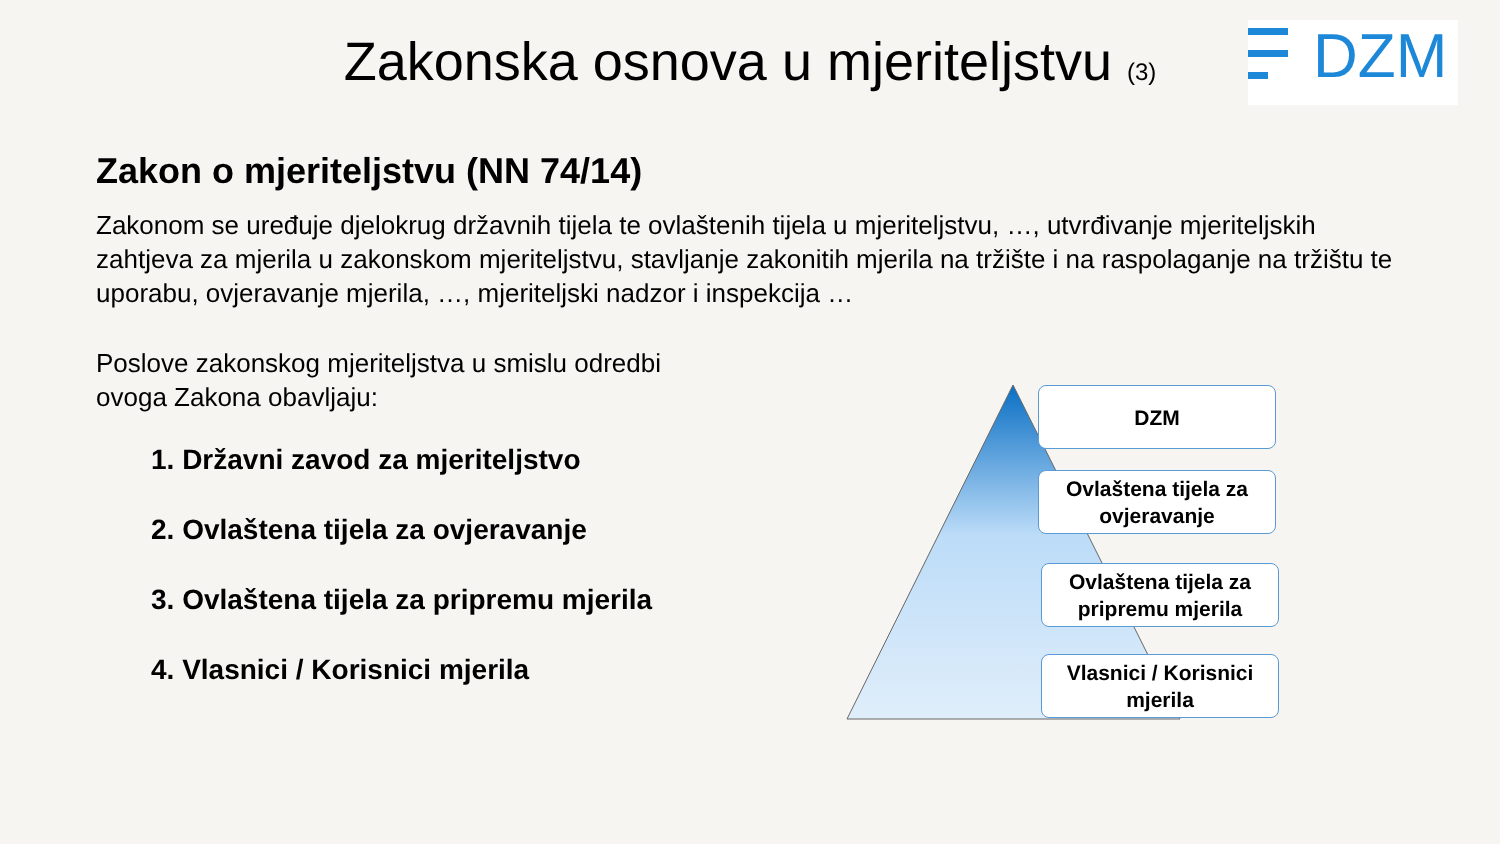Zakonska osnova u mjeriteljstvu (3)
DZM
Zakon o mjeriteljstvu (NN 74/14)
Zakonom se uređuje djelokrug državnih tijela te ovlaštenih tijela u mjeriteljstvu, …, utvrđivanje mjeriteljskih zahtjeva za mjerila u zakonskom mjeriteljstvu, stavljanje zakonitih mjerila na tržište i na raspolaganje na tržištu te uporabu, ovjeravanje mjerila, …, mjeriteljski nadzor i inspekcija …
Poslove zakonskog mjeriteljstva u smislu odredbi ovoga Zakona obavljaju:
1. Državni zavod za mjeriteljstvo
2. Ovlaštena tijela za ovjeravanje
3. Ovlaštena tijela za pripremu mjerila
4. Vlasnici / Korisnici mjerila
DZM
Ovlaštena tijela za ovjeravanje
Ovlaštena tijela za pripremu mjerila
Vlasnici / Korisnici mjerila